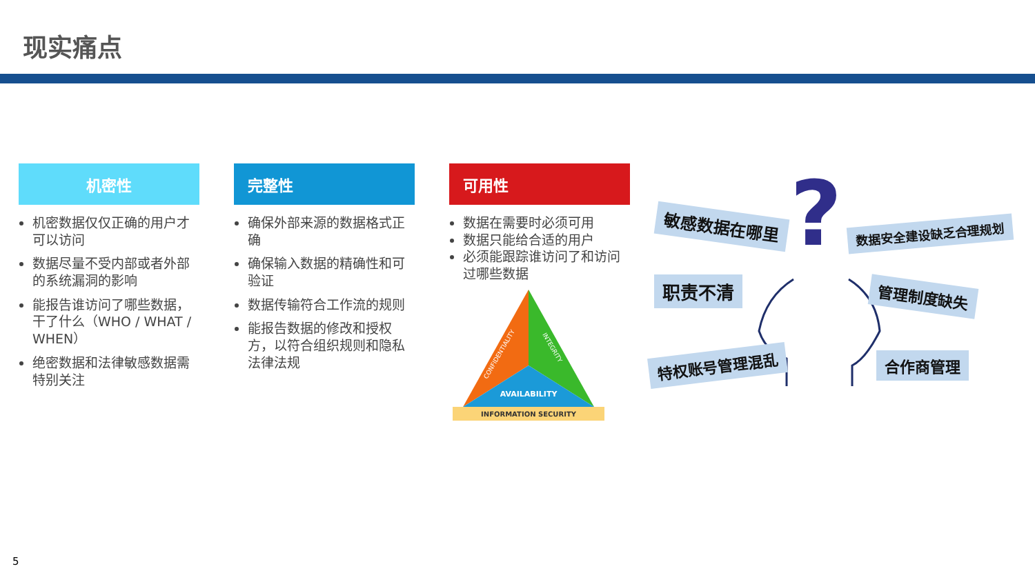现实痛点
机密性
机密数据仅仅正确的用户才可以访问
数据尽量不受内部或者外部的系统漏洞的影响
能报告谁访问了哪些数据，干了什么（WHO / WHAT / WHEN）
绝密数据和法律敏感数据需特别关注
完整性
确保外部来源的数据格式正确
确保输入数据的精确性和可验证
数据传输符合工作流的规则
能报告数据的修改和授权方，以符合组织规则和隐私法律法规
可用性
数据在需要时必须可用
数据只能给合适的用户
必须能跟踪谁访问了和访问过哪些数据
AVAILABILITY
INFORMATION SECURITY
CONFIDENTIALITY
INTEGRITY
?
敏感数据在哪里 数据安全建设缺乏合理规划
职责不清 管理制度缺失
特权账号管理混乱 合作商管理
5